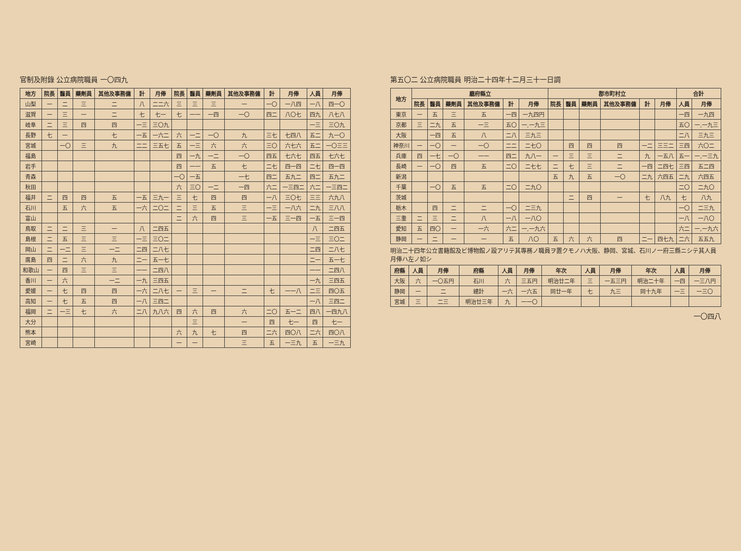官制及附錄 公立病院職員 一〇四九
| 地方 | 院長 | 醫員 | 藥劑員 | 其他及事務傭 | 計 | 月俸 | 院長 | 醫員 | 藥劑員 | 其他及事務傭 | 計 | 月俸 | 人員 | 月俸 |
| --- | --- | --- | --- | --- | --- | --- | --- | --- | --- | --- | --- | --- | --- | --- |
| 山梨 | 一 | 二 | 三 | 二 | 八 | 二二六 | 三 | 三 | 三 | 一 | 一〇 | 一八四 | 一八 | 四一〇 |
| 滋賀 | 一 | 三 | 一 | 二 | 七 | 七一 | 七 | 一一 | 一四 | 一〇 | 四二 | 八〇七 | 四九 | 八七八 |
| 岐阜 | 二 | 三 | 四 | 四 | 一三 | 三〇九 | | | | | | | 一三 | 三〇九 |
| 長野 | 七 | 一 | | 七 | 一五 | 一六二 | 六 | 一二 | 一〇 | 九 | 三七 | 七四八 | 五二 | 九一〇 |
| 宮城 | | 一〇 | 三 | 九 | 二二 | 三五七 | 五 | 一三 | 六 | 六 | 三〇 | 六七六 | 五二 | 一〇三三 |
| 福島 | | | | | | | 四 | 一九 | 一二 | 一〇 | 四五 | 七六七 | 四五 | 七六七 |
| 岩手 | | | | | | | 四 | 一一 | 五 | 七 | 二七 | 四一四 | 二七 | 四一四 |
| 青森 | | | | | | | 一〇 | 一五 | | 一七 | 四二 | 五九二 | 四二 | 五九二 |
| 秋田 | | | | | | | 六 | 三〇 | 一二 | 一四 | 六二 | 一三四二 | 六二 | 一三四二 |
| 福井 | 二 | 四 | 四 | 五 | 一五 | 三九一 | 三 | 七 | 四 | 四 | 一八 | 三〇七 | 三三 | 六九八 |
| 石川 | | 五 | 六 | 五 | 一六 | 二〇二 | 二 | 三 | 五 | 三 | 一三 | 一八六 | 二九 | 三八八 |
| 富山 | | | | | | | 二 | 六 | 四 | 三 | 一五 | 三一四 | 一五 | 三一四 |
| 鳥取 | 二 | 二 | 三 | 一 | 八 | 二四五 | | | | | | | 八 | 二四五 |
| 島根 | 二 | 五 | 三 | 三 | 一三 | 三〇二 | | | | | | | 一三 | 三〇二 |
| 岡山 | 二 | 一二 | 三 | 一二 | 二四 | 二八七 | | | | | | | 二四 | 二八七 |
| 廣島 | 四 | 二 | 六 | 九 | 二一 | 五一七 | | | | | | | 二一 | 五一七 |
| 和歌山 | 一 | 四 | 三 | 三 | 一一 | 二四八 | | | | | | | 一一 | 二四八 |
| 香川 | 一 | 六 | | 一二 | 一九 | 三四五 | | | | | | | 一九 | 三四五 |
| 愛媛 | 一 | 七 | 四 | 四 | 一六 | 二八七 | 一 | 三 | 一 | 二 | 七 | 一一八 | 二三 | 四〇五 |
| 高知 | 一 | 七 | 五 | 四 | 一八 | 三四二 | | | | | | | 一八 | 三四二 |
| 福岡 | 二 | 一三 | 七 | 六 | 二八 | 九八六 | 四 | 六 | 四 | 六 | 二〇 | 五一二 | 四八 | 一四九八 |
| 大分 | | | | | | | | 三 | | 一 | 四 | 七一 | 四 | 七一 |
| 熊本 | | | | | | | 六 | 九 | 七 | 四 | 二六 | 四〇八 | 二六 | 四〇八 |
| 宮崎 | | | | | | | 一 | 一 | | 三 | 五 | 一三九 | 五 | 一三九 |
第五〇二 公立病院職員 明治二十四年十二月三十一日調
| 地方 | 廳府縣立 | | | | | | 郡市町村立 | | | | | | 合計 | |
| --- | --- | --- | --- | --- | --- | --- | --- | --- | --- | --- | --- | --- | --- | --- |
| | 院長 | 醫員 | 藥劑員 | 其他及事務傭 | 計 | 月俸 | 院長 | 醫員 | 藥劑員 | 其他及事務傭 | 計 | 月俸 | 人員 | 月俸 |
| 東京 | 一 | 五 | 三 | 五 | 一四 | 一九四円 | | | | | | | 一四 | 一九四 |
| 京都 | 三 | 二九 | 五 | 一三 | 五〇 | 一,一九三 | | | | | | | 五〇 | 一,一九三 |
| 大阪 | | 一四 | 五 | 八 | 二八 | 三九三 | | | | | | | 二八 | 三九三 |
| 神奈川 | 一 | 一〇 | 一 | 一〇 | 二二 | 二七〇 | | 四 | 四 | 四 | 一二 | 三三二 | 三四 | 六〇二 |
| 兵庫 | 四 | 一七 | 一〇 | 一一 | 四二 | 九八一 | 一 | 三 | 三 | 二 | 九 | 一五八 | 五一 | 一,一三九 |
| 長崎 | 一 | 一〇 | 四 | 五 | 二〇 | 二七七 | 二 | 七 | 三 | 二 | 一四 | 二四七 | 三四 | 五二四 |
| 新潟 | | | | | | | 五 | 九 | 五 | 一〇 | 二九 | 六四五 | 二九 | 六四五 |
| 千葉 | | 一〇 | 五 | 五 | 二〇 | 二九〇 | | | | | | | 二〇 | 二九〇 |
| 茨城 | | | | | | | | 二 | 四 | 一 | 七 | 八九 | 七 | 八九 |
| 栃木 | | 四 | 二 | 二 | 一〇 | 二三九 | | | | | | | 一〇 | 二三九 |
| 三重 | 二 | 三 | 二 | 八 | 一八 | 一八〇 | | | | | | | 一八 | 一八〇 |
| 愛知 | 五 | 四〇 | 一 | 一六 | 六二 | 一,一九六 | | | | | | | 六二 | 一,一九六 |
| 静岡 | 一 | 二 | 一 | 一 | 五 | 八〇 | 五 | 六 | 六 | 四 | 二一 | 四七九 | 二六 | 五五九 |
明治二十四年公立書籍館及ビ博物館ノ設アリテ其專務ノ職員ヲ置クモノハ大阪、静岡、宮城、石川ノ一府三縣ニシテ其人員月俸ハ左ノ如シ
| 府縣 | 人員 | 月俸 | 府縣 | 人員 | 月俸 | 年次 | 人員 | 月俸 | 年次 | 人員 | 月俸 |
| --- | --- | --- | --- | --- | --- | --- | --- | --- | --- | --- | --- |
| 大阪 | 六 | 一〇五円 | 石川 | 六 | 三五円 | 明治廿二年 | 三 | 一五三円 | 明治二十年 | 一四 | 一三八円 |
| 静岡 | 一 | 二 | 總計 | 一六 | 一六五 | 同廿一年 | 七 | 九三 | 同十九年 | 一三 | 一三〇 |
| 宮城 | 三 | 二三 | 明治廿三年 | 九 | 一一〇 | | | | | | |
一〇四八